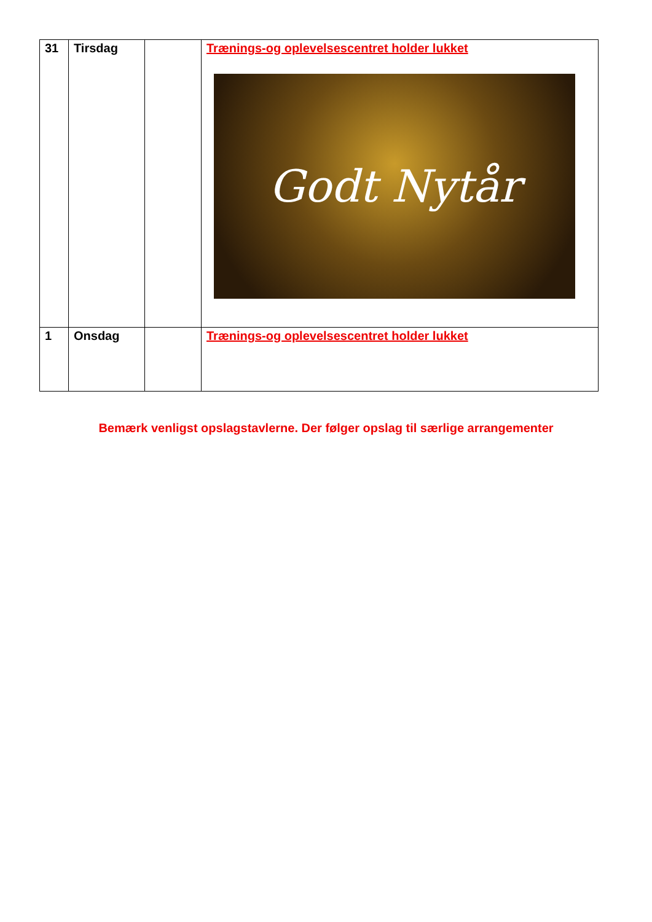| 31 | Tirsdag | | Trænings-og oplevelsescentret holder lukket Godt Nytår |
| 1 | Onsdag | | Trænings-og oplevelsescentret holder lukket |
Bemærk venligst opslagstavlerne. Der følger opslag til særlige arrangementer